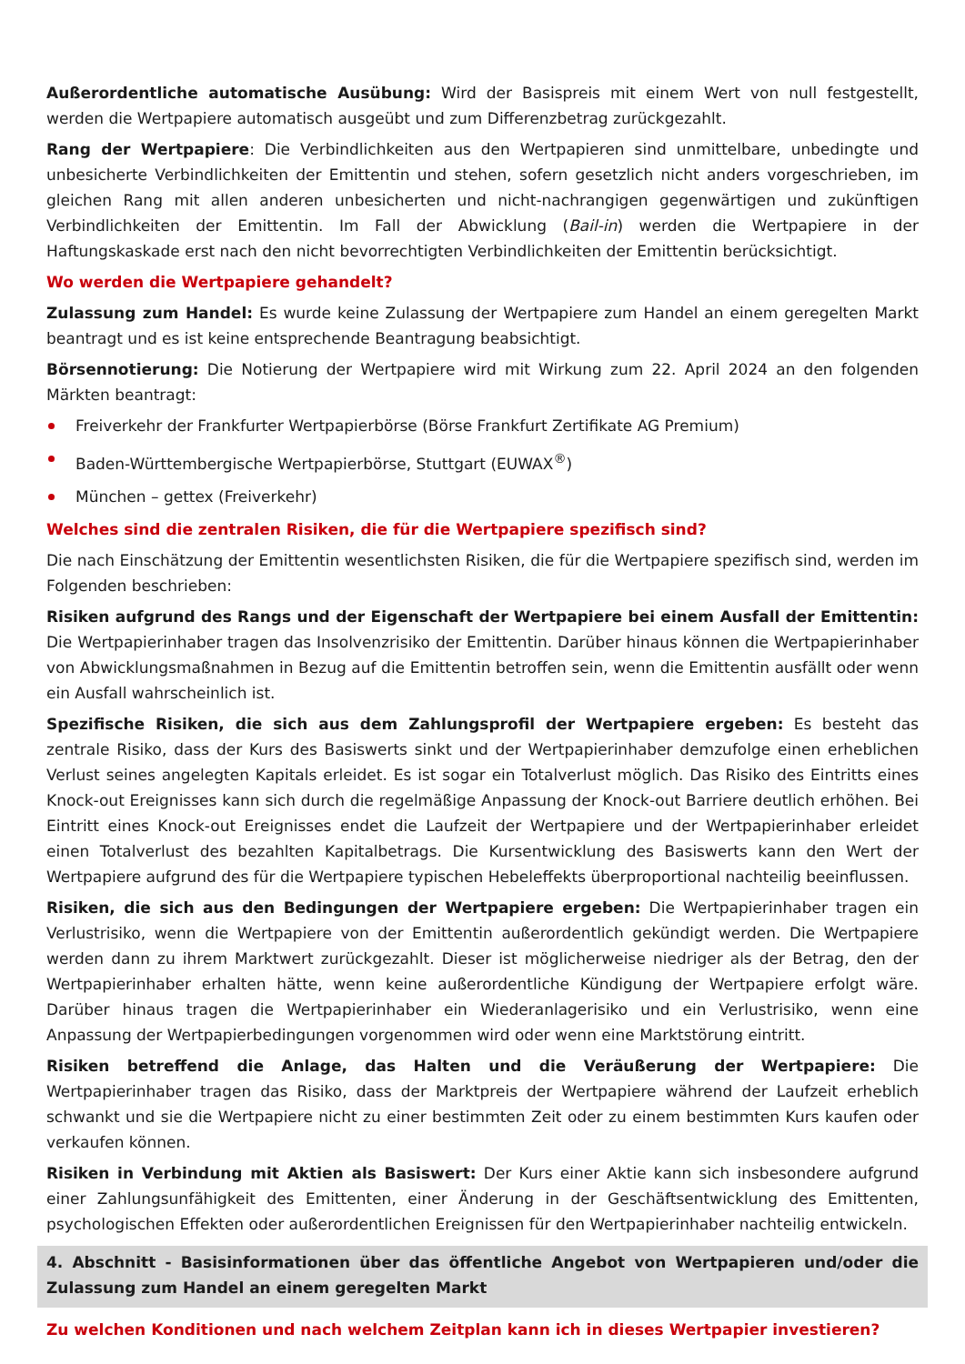Außerordentliche automatische Ausübung: Wird der Basispreis mit einem Wert von null festgestellt, werden die Wertpapiere automatisch ausgeübt und zum Differenzbetrag zurückgezahlt.
Rang der Wertpapiere: Die Verbindlichkeiten aus den Wertpapieren sind unmittelbare, unbedingte und unbesicherte Verbindlichkeiten der Emittentin und stehen, sofern gesetzlich nicht anders vorgeschrieben, im gleichen Rang mit allen anderen unbesicherten und nicht-nachrangigen gegenwärtigen und zukünftigen Verbindlichkeiten der Emittentin. Im Fall der Abwicklung (Bail-in) werden die Wertpapiere in der Haftungskaskade erst nach den nicht bevorrechtigten Verbindlichkeiten der Emittentin berücksichtigt.
Wo werden die Wertpapiere gehandelt?
Zulassung zum Handel: Es wurde keine Zulassung der Wertpapiere zum Handel an einem geregelten Markt beantragt und es ist keine entsprechende Beantragung beabsichtigt.
Börsennotierung: Die Notierung der Wertpapiere wird mit Wirkung zum 22. April 2024 an den folgenden Märkten beantragt:
Freiverkehr der Frankfurter Wertpapierbörse (Börse Frankfurt Zertifikate AG Premium)
Baden-Württembergische Wertpapierbörse, Stuttgart (EUWAX<sup>®</sup>)
München – gettex (Freiverkehr)
Welches sind die zentralen Risiken, die für die Wertpapiere spezifisch sind?
Die nach Einschätzung der Emittentin wesentlichsten Risiken, die für die Wertpapiere spezifisch sind, werden im Folgenden beschrieben:
Risiken aufgrund des Rangs und der Eigenschaft der Wertpapiere bei einem Ausfall der Emittentin: Die Wertpapierinhaber tragen das Insolvenzrisiko der Emittentin. Darüber hinaus können die Wertpapierinhaber von Abwicklungsmaßnahmen in Bezug auf die Emittentin betroffen sein, wenn die Emittentin ausfällt oder wenn ein Ausfall wahrscheinlich ist.
Spezifische Risiken, die sich aus dem Zahlungsprofil der Wertpapiere ergeben: Es besteht das zentrale Risiko, dass der Kurs des Basiswerts sinkt und der Wertpapierinhaber demzufolge einen erheblichen Verlust seines angelegten Kapitals erleidet. Es ist sogar ein Totalverlust möglich. Das Risiko des Eintritts eines Knock-out Ereignisses kann sich durch die regelmäßige Anpassung der Knock-out Barriere deutlich erhöhen. Bei Eintritt eines Knock-out Ereignisses endet die Laufzeit der Wertpapiere und der Wertpapierinhaber erleidet einen Totalverlust des bezahlten Kapitalbetrags. Die Kursentwicklung des Basiswerts kann den Wert der Wertpapiere aufgrund des für die Wertpapiere typischen Hebeleffekts überproportional nachteilig beeinflussen.
Risiken, die sich aus den Bedingungen der Wertpapiere ergeben: Die Wertpapierinhaber tragen ein Verlustrisiko, wenn die Wertpapiere von der Emittentin außerordentlich gekündigt werden. Die Wertpapiere werden dann zu ihrem Marktwert zurückgezahlt. Dieser ist möglicherweise niedriger als der Betrag, den der Wertpapierinhaber erhalten hätte, wenn keine außerordentliche Kündigung der Wertpapiere erfolgt wäre. Darüber hinaus tragen die Wertpapierinhaber ein Wiederanlagerisiko und ein Verlustrisiko, wenn eine Anpassung der Wertpapierbedingungen vorgenommen wird oder wenn eine Marktstörung eintritt.
Risiken betreffend die Anlage, das Halten und die Veräußerung der Wertpapiere: Die Wertpapierinhaber tragen das Risiko, dass der Marktpreis der Wertpapiere während der Laufzeit erheblich schwankt und sie die Wertpapiere nicht zu einer bestimmten Zeit oder zu einem bestimmten Kurs kaufen oder verkaufen können.
Risiken in Verbindung mit Aktien als Basiswert: Der Kurs einer Aktie kann sich insbesondere aufgrund einer Zahlungsunfähigkeit des Emittenten, einer Änderung in der Geschäftsentwicklung des Emittenten, psychologischen Effekten oder außerordentlichen Ereignissen für den Wertpapierinhaber nachteilig entwickeln.
4. Abschnitt - Basisinformationen über das öffentliche Angebot von Wertpapieren und/oder die Zulassung zum Handel an einem geregelten Markt
Zu welchen Konditionen und nach welchem Zeitplan kann ich in dieses Wertpapier investieren?